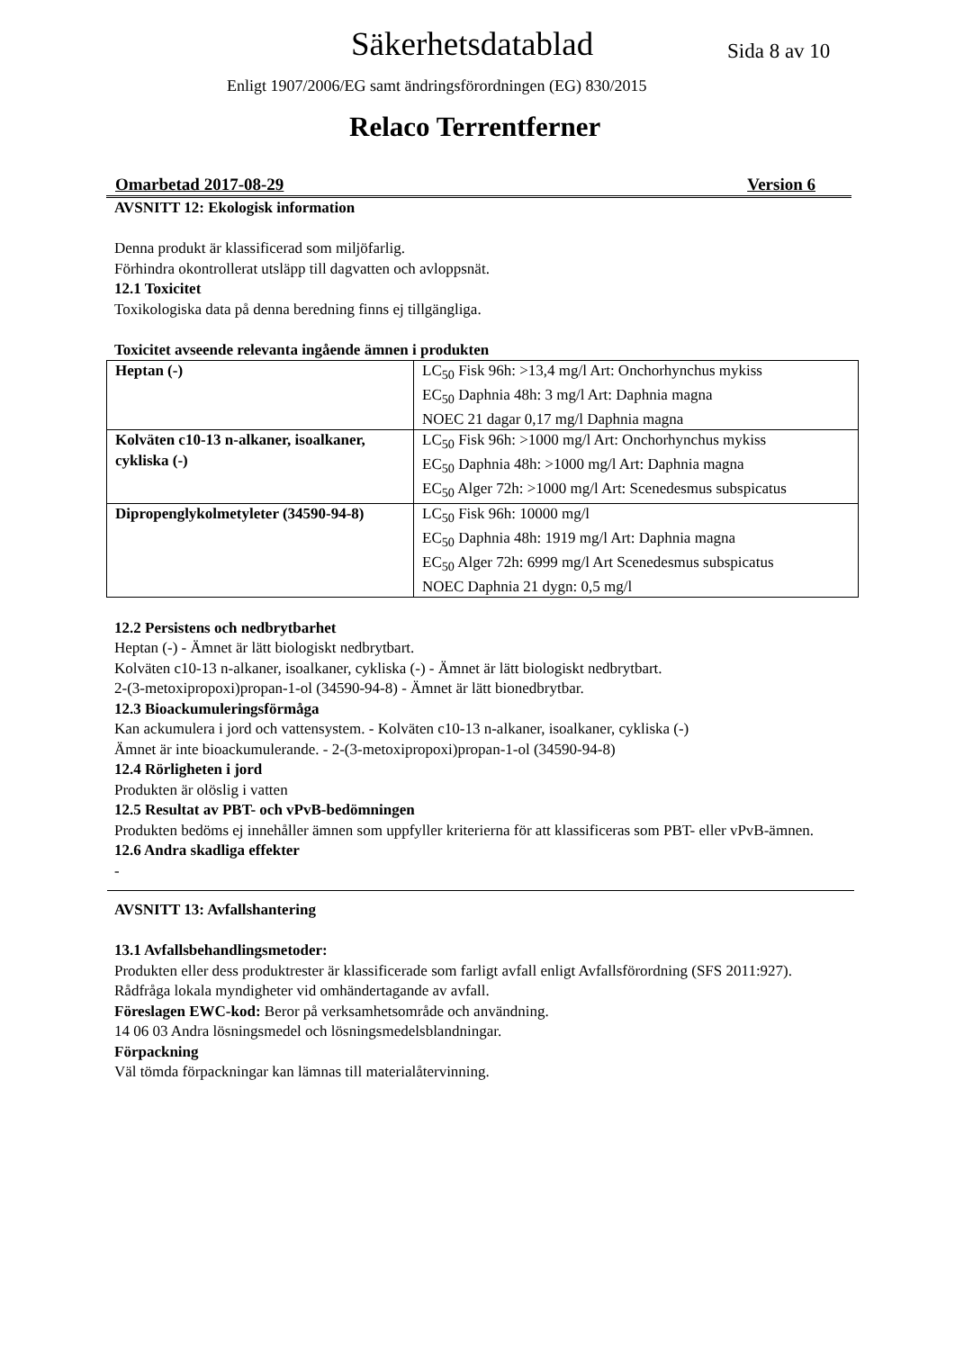Säkerhetsdatablad Sida 8 av 10
Enligt 1907/2006/EG samt ändringsförordningen (EG) 830/2015
Relaco Terrentferner
Omarbetad 2017-08-29 Version 6
AVSNITT 12: Ekologisk information
Denna produkt är klassificerad som miljöfarlig.
Förhindra okontrollerat utsläpp till dagvatten och avloppsnät.
12.1 Toxicitet
Toxikologiska data på denna beredning finns ej tillgängliga.
Toxicitet avseende relevanta ingående ämnen i produkten
| Heptan (-) | LC<sub>50</sub> Fisk 96h: >13,4 mg/l Art: Onchorhynchus mykiss EC<sub>50</sub> Daphnia 48h: 3 mg/l Art: Daphnia magna NOEC 21 dagar 0,17 mg/l Daphnia magna |
| Kolväten c10-13 n-alkaner, isoalkaner, cykliska (-) | LC<sub>50</sub> Fisk 96h: >1000 mg/l Art: Onchorhynchus mykiss EC<sub>50</sub> Daphnia 48h: >1000 mg/l Art: Daphnia magna EC<sub>50</sub> Alger 72h: >1000 mg/l Art: Scenedesmus subspicatus |
| Dipropenglykolmetyleter (34590-94-8) | LC<sub>50</sub> Fisk 96h: 10000 mg/l EC<sub>50</sub> Daphnia 48h: 1919 mg/l Art: Daphnia magna EC<sub>50</sub> Alger 72h: 6999 mg/l Art Scenedesmus subspicatus NOEC Daphnia 21 dygn: 0,5 mg/l |
12.2 Persistens och nedbrytbarhet
Heptan (-) - Ämnet är lätt biologiskt nedbrytbart.
Kolväten c10-13 n-alkaner, isoalkaner, cykliska (-) - Ämnet är lätt biologiskt nedbrytbart.
2-(3-metoxipropoxi)propan-1-ol (34590-94-8) - Ämnet är lätt bionedbrytbar.
12.3 Bioackumuleringsförmåga
Kan ackumulera i jord och vattensystem. - Kolväten c10-13 n-alkaner, isoalkaner, cykliska (-)
Ämnet är inte bioackumulerande. - 2-(3-metoxipropoxi)propan-1-ol (34590-94-8)
12.4 Rörligheten i jord
Produkten är olöslig i vatten
12.5 Resultat av PBT- och vPvB-bedömningen
Produkten bedöms ej innehåller ämnen som uppfyller kriterierna för att klassificeras som PBT- eller vPvB-ämnen.
12.6 Andra skadliga effekter
-
AVSNITT 13: Avfallshantering
13.1 Avfallsbehandlingsmetoder:
Produkten eller dess produktrester är klassificerade som farligt avfall enligt Avfallsförordning (SFS 2011:927).
Rådfråga lokala myndigheter vid omhändertagande av avfall.
Föreslagen EWC-kod: Beror på verksamhetsområde och användning.
14 06 03 Andra lösningsmedel och lösningsmedelsblandningar.
Förpackning
Väl tömda förpackningar kan lämnas till materialåtervinning.